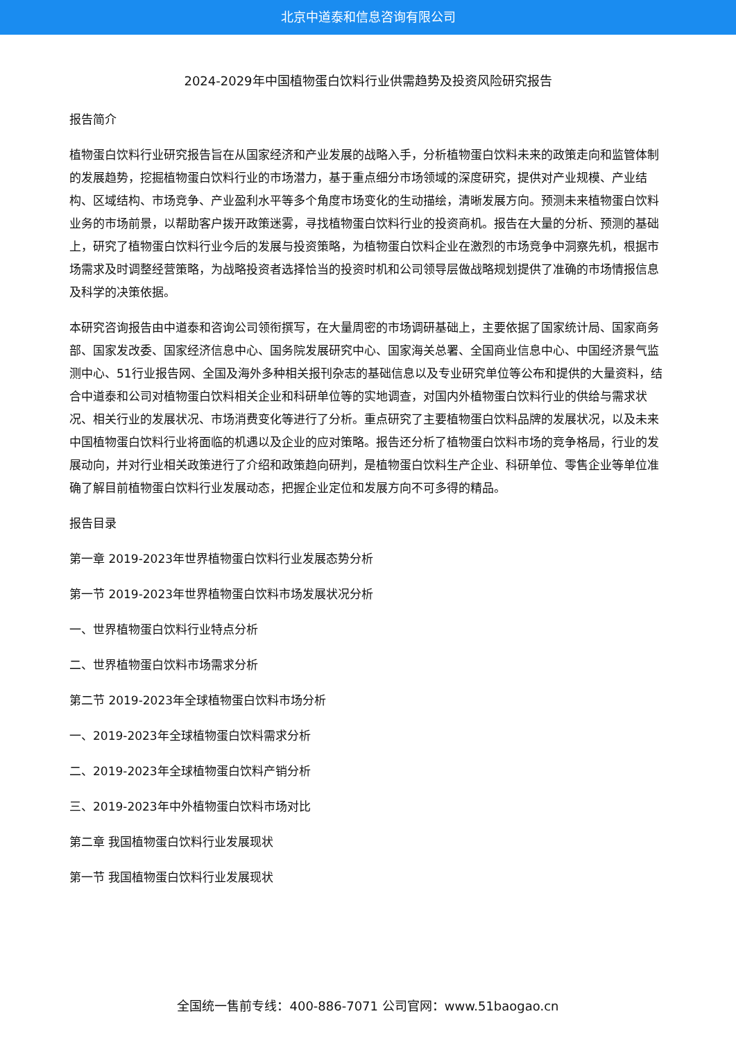北京中道泰和信息咨询有限公司
2024-2029年中国植物蛋白饮料行业供需趋势及投资风险研究报告
报告简介
植物蛋白饮料行业研究报告旨在从国家经济和产业发展的战略入手，分析植物蛋白饮料未来的政策走向和监管体制的发展趋势，挖掘植物蛋白饮料行业的市场潜力，基于重点细分市场领域的深度研究，提供对产业规模、产业结构、区域结构、市场竞争、产业盈利水平等多个角度市场变化的生动描绘，清晰发展方向。预测未来植物蛋白饮料业务的市场前景，以帮助客户拨开政策迷雾，寻找植物蛋白饮料行业的投资商机。报告在大量的分析、预测的基础上，研究了植物蛋白饮料行业今后的发展与投资策略，为植物蛋白饮料企业在激烈的市场竞争中洞察先机，根据市场需求及时调整经营策略，为战略投资者选择恰当的投资时机和公司领导层做战略规划提供了准确的市场情报信息及科学的决策依据。
本研究咨询报告由中道泰和咨询公司领衔撰写，在大量周密的市场调研基础上，主要依据了国家统计局、国家商务部、国家发改委、国家经济信息中心、国务院发展研究中心、国家海关总署、全国商业信息中心、中国经济景气监测中心、51行业报告网、全国及海外多种相关报刊杂志的基础信息以及专业研究单位等公布和提供的大量资料，结合中道泰和公司对植物蛋白饮料相关企业和科研单位等的实地调查，对国内外植物蛋白饮料行业的供给与需求状况、相关行业的发展状况、市场消费变化等进行了分析。重点研究了主要植物蛋白饮料品牌的发展状况，以及未来中国植物蛋白饮料行业将面临的机遇以及企业的应对策略。报告还分析了植物蛋白饮料市场的竞争格局，行业的发展动向，并对行业相关政策进行了介绍和政策趋向研判，是植物蛋白饮料生产企业、科研单位、零售企业等单位准确了解目前植物蛋白饮料行业发展动态，把握企业定位和发展方向不可多得的精品。
报告目录
第一章 2019-2023年世界植物蛋白饮料行业发展态势分析
第一节 2019-2023年世界植物蛋白饮料市场发展状况分析
一、世界植物蛋白饮料行业特点分析
二、世界植物蛋白饮料市场需求分析
第二节 2019-2023年全球植物蛋白饮料市场分析
一、2019-2023年全球植物蛋白饮料需求分析
二、2019-2023年全球植物蛋白饮料产销分析
三、2019-2023年中外植物蛋白饮料市场对比
第二章 我国植物蛋白饮料行业发展现状
第一节 我国植物蛋白饮料行业发展现状
全国统一售前专线：400-886-7071 公司官网：www.51baogao.cn